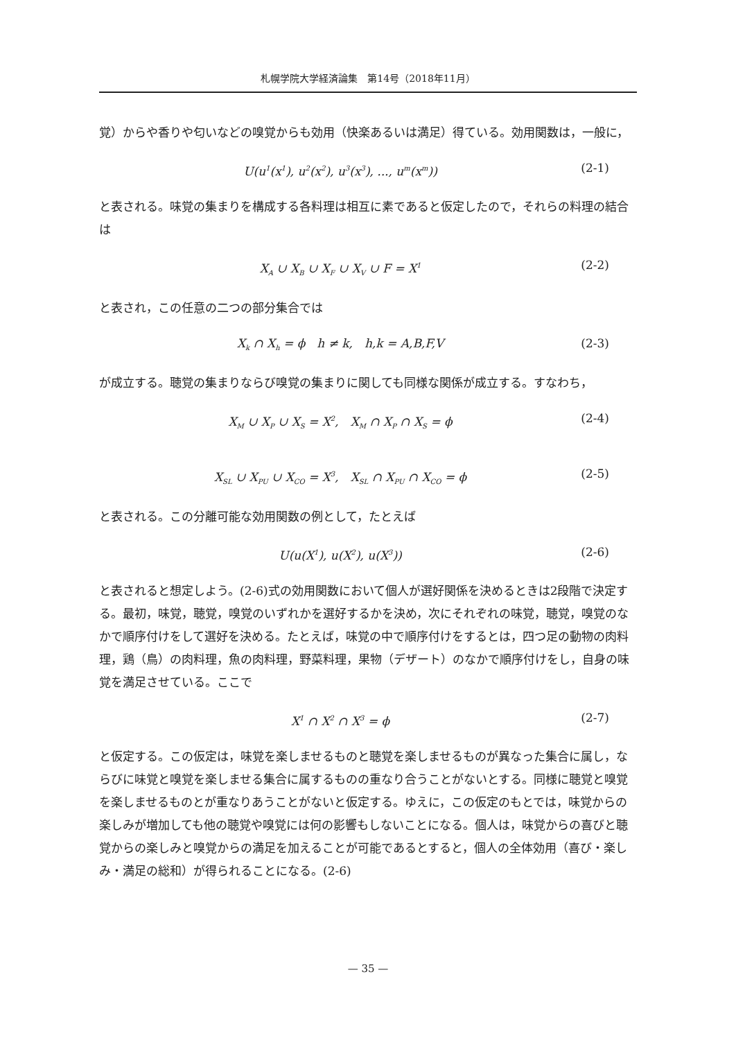札幌学院大学経済論集　第14号（2018年11月）
覚）からや香りや匂いなどの嗅覚からも効用（快楽あるいは満足）得ている。効用関数は，一般に，
U(u<sup>1</sup>(x<sup>1</sup>), u<sup>2</sup>(x<sup>2</sup>), u<sup>3</sup>(x<sup>3</sup>), ..., u<sup>m</sup>(x<sup>m</sup>)) (2-1)
と表される。味覚の集まりを構成する各料理は相互に素であると仮定したので，それらの料理の結合は
X<sub>A</sub> ∪ X<sub>B</sub> ∪ X<sub>F</sub> ∪ X<sub>V</sub> ∪ F = X<sup>1</sup> (2-2)
と表され，この任意の二つの部分集合では
X<sub>k</sub> ∩ X<sub>h</sub> = ϕ　h ≠ k,　h,k = A,B,F,V (2-3)
が成立する。聴覚の集まりならび嗅覚の集まりに関しても同様な関係が成立する。すなわち，
X<sub>M</sub> ∪ X<sub>P</sub> ∪ X<sub>S</sub> = X<sup>2</sup>,　X<sub>M</sub> ∩ X<sub>P</sub> ∩ X<sub>S</sub> = ϕ (2-4)
X<sub>SL</sub> ∪ X<sub>PU</sub> ∪ X<sub>CO</sub> = X<sup>3</sup>,　X<sub>SL</sub> ∩ X<sub>PU</sub> ∩ X<sub>CO</sub> = ϕ (2-5)
と表される。この分離可能な効用関数の例として，たとえば
U(u(X<sup>1</sup>), u(X<sup>2</sup>), u(X<sup>3</sup>)) (2-6)
と表されると想定しよう。(2-6)式の効用関数において個人が選好関係を決めるときは2段階で決定する。最初，味覚，聴覚，嗅覚のいずれかを選好するかを決め，次にそれぞれの味覚，聴覚，嗅覚のなかで順序付けをして選好を決める。たとえば，味覚の中で順序付けをするとは，四つ足の動物の肉料理，鶏（鳥）の肉料理，魚の肉料理，野菜料理，果物（デザート）のなかで順序付けをし，自身の味覚を満足させている。ここで
X<sup>1</sup> ∩ X<sup>2</sup> ∩ X<sup>3</sup> = ϕ (2-7)
と仮定する。この仮定は，味覚を楽しませるものと聴覚を楽しませるものが異なった集合に属し，ならびに味覚と嗅覚を楽しませる集合に属するものの重なり合うことがないとする。同様に聴覚と嗅覚を楽しませるものとが重なりあうことがないと仮定する。ゆえに，この仮定のもとでは，味覚からの楽しみが増加しても他の聴覚や嗅覚には何の影響もしないことになる。個人は，味覚からの喜びと聴覚からの楽しみと嗅覚からの満足を加えることが可能であるとすると，個人の全体効用（喜び・楽しみ・満足の総和）が得られることになる。(2-6)
— 35 —